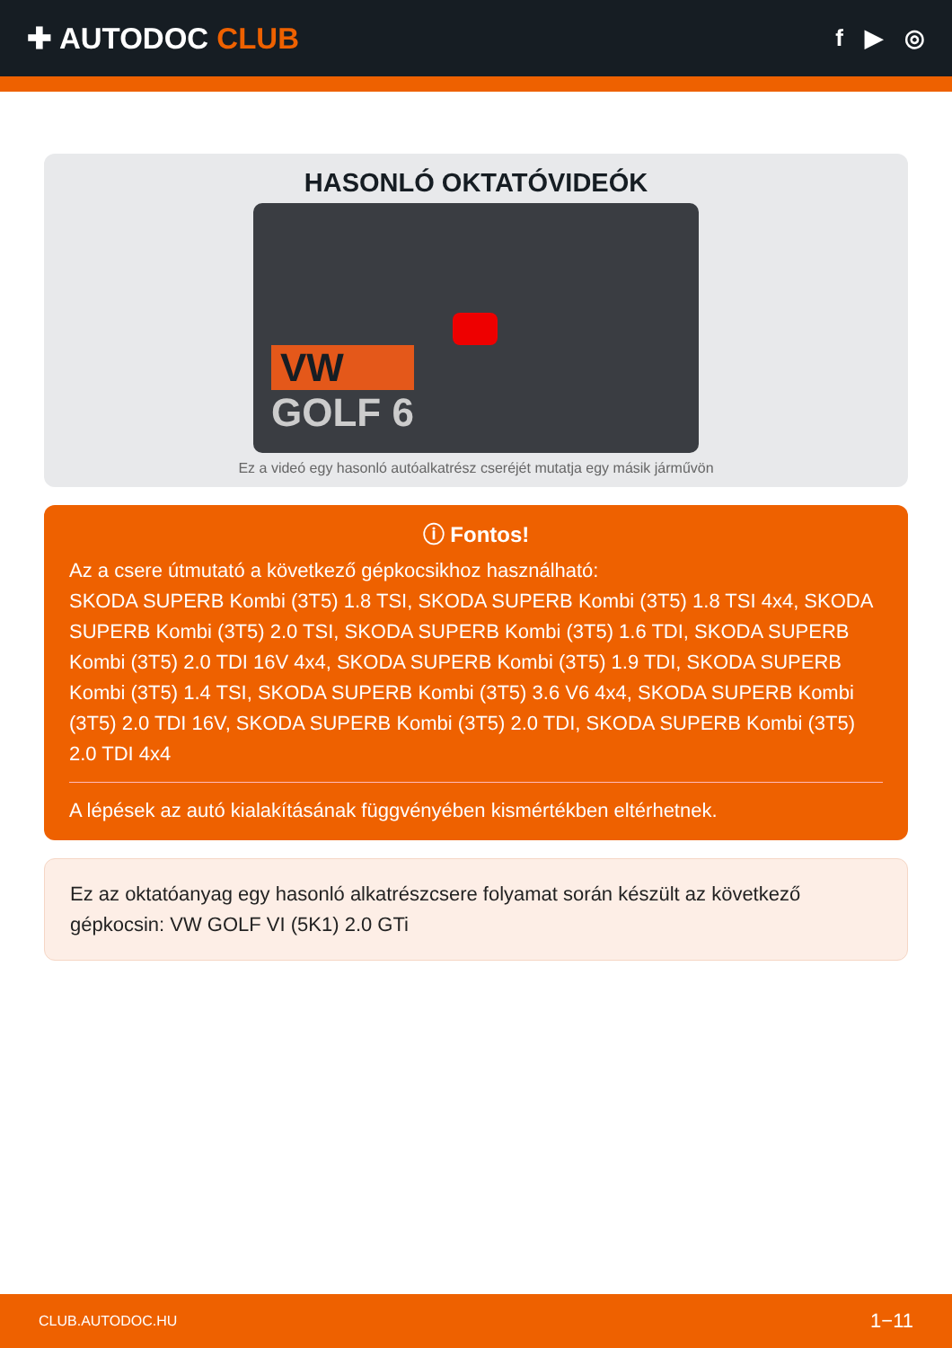✚ AUTODOC CLUB
f ▶ ◎
HASONLÓ OKTATÓVIDEÓK
VW
GOLF 6
Ez a videó egy hasonló autóalkatrész cseréjét mutatja egy másik járművön
ⓘ Fontos!
Az a csere útmutató a következő gépkocsikhoz használható:
SKODA SUPERB Kombi (3T5) 1.8 TSI, SKODA SUPERB Kombi (3T5) 1.8 TSI 4x4, SKODA SUPERB Kombi (3T5) 2.0 TSI, SKODA SUPERB Kombi (3T5) 1.6 TDI, SKODA SUPERB Kombi (3T5) 2.0 TDI 16V 4x4, SKODA SUPERB Kombi (3T5) 1.9 TDI, SKODA SUPERB Kombi (3T5) 1.4 TSI, SKODA SUPERB Kombi (3T5) 3.6 V6 4x4, SKODA SUPERB Kombi (3T5) 2.0 TDI 16V, SKODA SUPERB Kombi (3T5) 2.0 TDI, SKODA SUPERB Kombi (3T5) 2.0 TDI 4x4
A lépések az autó kialakításának függvényében kismértékben eltérhetnek.
Ez az oktatóanyag egy hasonló alkatrészcsere folyamat során készült az következő gépkocsin: VW GOLF VI (5K1) 2.0 GTi
CLUB.AUTODOC.HU 1−11